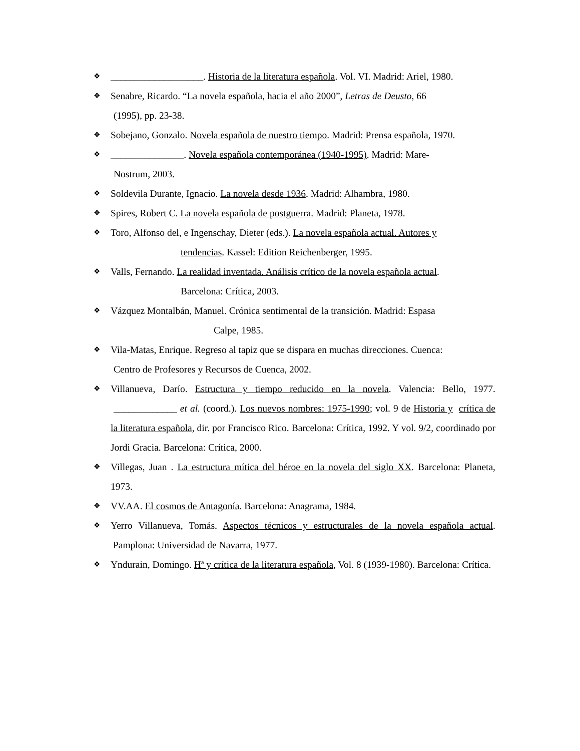❖ ___________________. Historia de la literatura española. Vol. VI. Madrid: Ariel, 1980.
❖ Senabre, Ricardo. “La novela española, hacia el año 2000”, Letras de Deusto, 66
(1995), pp. 23-38.
❖ Sobejano, Gonzalo. Novela española de nuestro tiempo. Madrid: Prensa española, 1970.
❖ _______________. Novela española contemporánea (1940-1995). Madrid: Mare-
Nostrum, 2003.
❖ Soldevila Durante, Ignacio. La novela desde 1936. Madrid: Alhambra, 1980.
❖ Spires, Robert C. La novela española de postguerra. Madrid: Planeta, 1978.
❖ Toro, Alfonso del, e Ingenschay, Dieter (eds.). La novela española actual. Autores y
tendencias. Kassel: Edition Reichenberger, 1995.
❖ Valls, Fernando. La realidad inventada. Análisis crítico de la novela española actual.
Barcelona: Crítica, 2003.
❖ Vázquez Montalbán, Manuel. Crónica sentimental de la transición. Madrid: Espasa
Calpe, 1985.
❖ Vila-Matas, Enrique. Regreso al tapiz que se dispara en muchas direcciones. Cuenca:
Centro de Profesores y Recursos de Cuenca, 2002.
❖ Villanueva, Darío. Estructura y tiempo reducido en la novela. Valencia: Bello, 1977. _____________ et al. (coord.). Los nuevos nombres: 1975-1990; vol. 9 de Historia y crítica de la literatura española, dir. por Francisco Rico. Barcelona: Crítica, 1992. Y vol. 9/2, coordinado por Jordi Gracia. Barcelona: Crítica, 2000.
❖ Villegas, Juan . La estructura mítica del héroe en la novela del siglo XX. Barcelona: Planeta, 1973.
❖ VV.AA. El cosmos de Antagonía. Barcelona: Anagrama, 1984.
❖ Yerro Villanueva, Tomás. Aspectos técnicos y estructurales de la novela española actual. Pamplona: Universidad de Navarra, 1977.
❖ Yndurain, Domingo. Hª y crítica de la literatura española, Vol. 8 (1939-1980). Barcelona: Crítica.